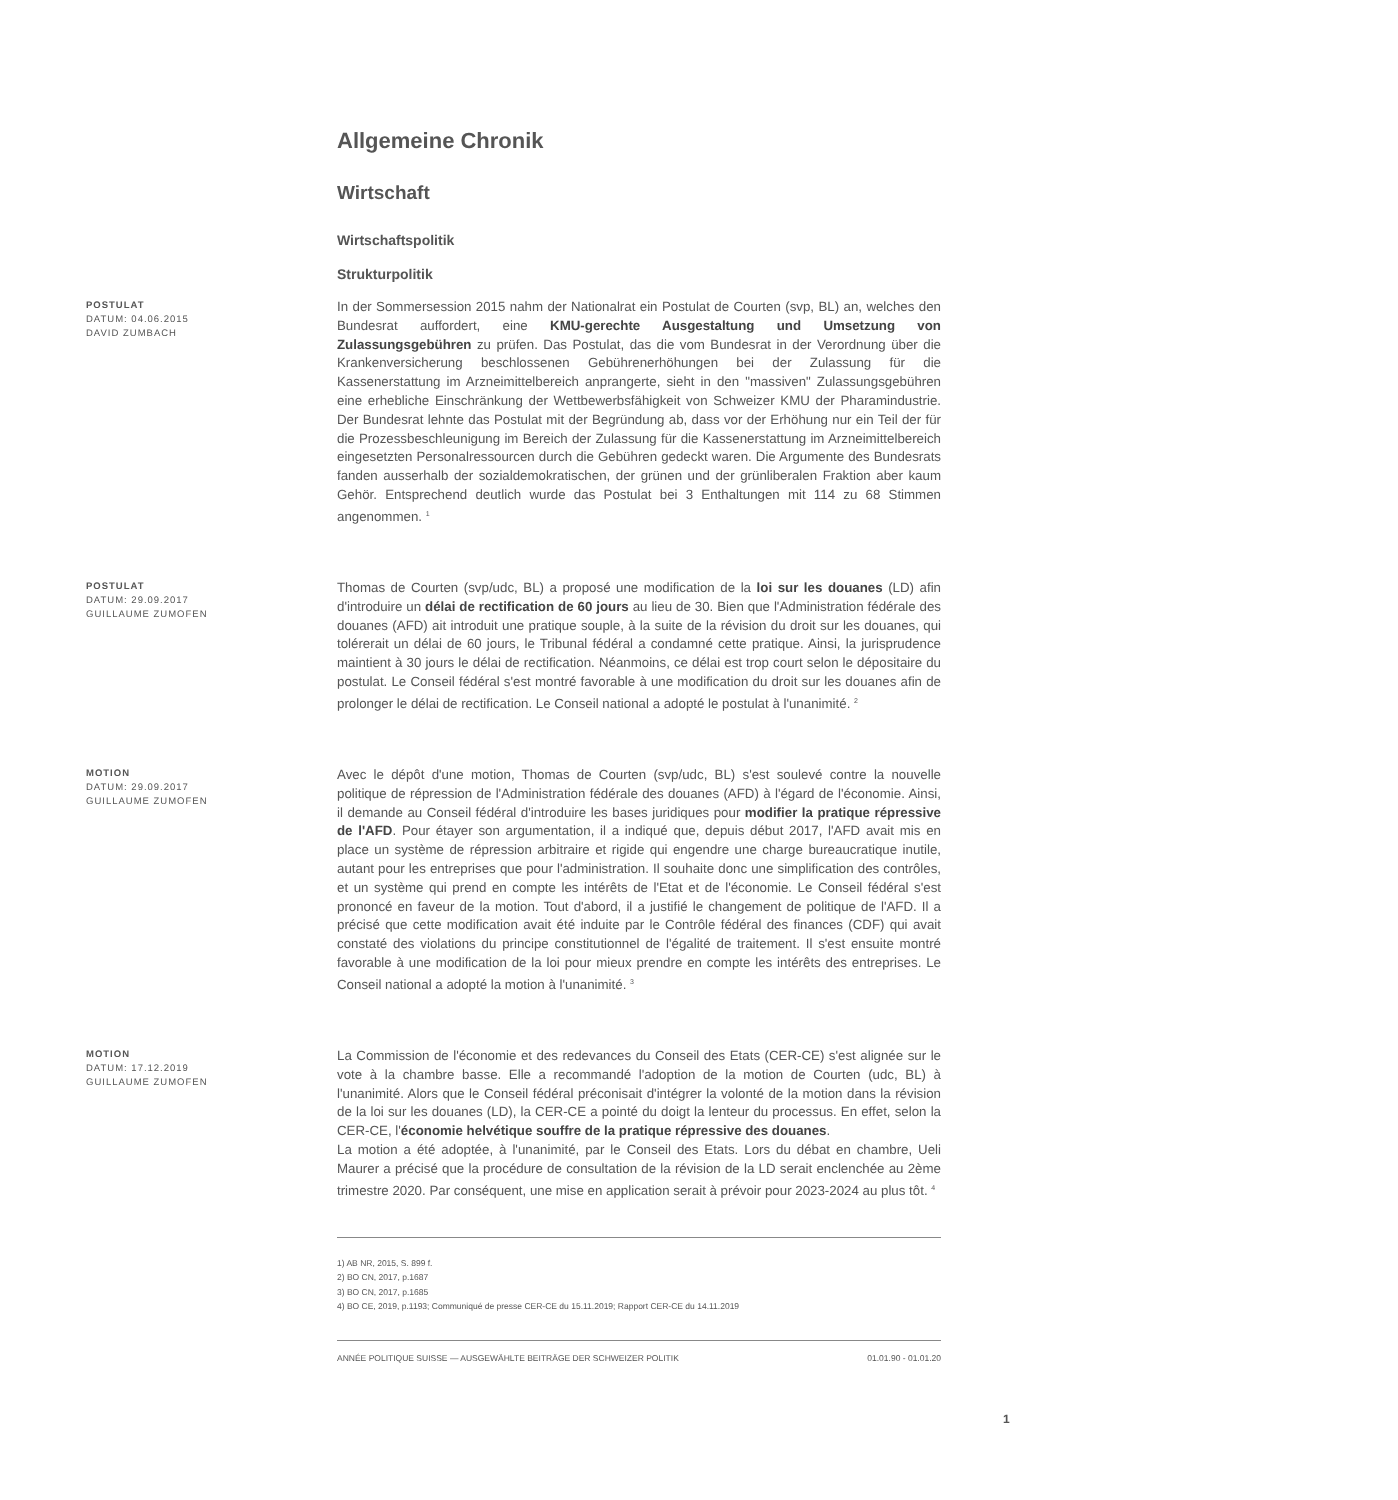Allgemeine Chronik
Wirtschaft
Wirtschaftspolitik
Strukturpolitik
POSTULAT
DATUM: 04.06.2015
DAVID ZUMBACH
In der Sommersession 2015 nahm der Nationalrat ein Postulat de Courten (svp, BL) an, welches den Bundesrat auffordert, eine KMU-gerechte Ausgestaltung und Umsetzung von Zulassungsgebühren zu prüfen. Das Postulat, das die vom Bundesrat in der Verordnung über die Krankenversicherung beschlossenen Gebührenerhöhungen bei der Zulassung für die Kassenerstattung im Arzneimittelbereich anprangerte, sieht in den "massiven" Zulassungsgebühren eine erhebliche Einschränkung der Wettbewerbsfähigkeit von Schweizer KMU der Pharamindustrie. Der Bundesrat lehnte das Postulat mit der Begründung ab, dass vor der Erhöhung nur ein Teil der für die Prozessbeschleunigung im Bereich der Zulassung für die Kassenerstattung im Arzneimittelbereich eingesetzten Personalressourcen durch die Gebühren gedeckt waren. Die Argumente des Bundesrats fanden ausserhalb der sozialdemokratischen, der grünen und der grünliberalen Fraktion aber kaum Gehör. Entsprechend deutlich wurde das Postulat bei 3 Enthaltungen mit 114 zu 68 Stimmen angenommen. <sup>1</sup>
POSTULAT
DATUM: 29.09.2017
GUILLAUME ZUMOFEN
Thomas de Courten (svp/udc, BL) a proposé une modification de la loi sur les douanes (LD) afin d'introduire un délai de rectification de 60 jours au lieu de 30. Bien que l'Administration fédérale des douanes (AFD) ait introduit une pratique souple, à la suite de la révision du droit sur les douanes, qui tolérerait un délai de 60 jours, le Tribunal fédéral a condamné cette pratique. Ainsi, la jurisprudence maintient à 30 jours le délai de rectification. Néanmoins, ce délai est trop court selon le dépositaire du postulat. Le Conseil fédéral s'est montré favorable à une modification du droit sur les douanes afin de prolonger le délai de rectification. Le Conseil national a adopté le postulat à l'unanimité. <sup>2</sup>
MOTION
DATUM: 29.09.2017
GUILLAUME ZUMOFEN
Avec le dépôt d'une motion, Thomas de Courten (svp/udc, BL) s'est soulevé contre la nouvelle politique de répression de l'Administration fédérale des douanes (AFD) à l'égard de l'économie. Ainsi, il demande au Conseil fédéral d'introduire les bases juridiques pour modifier la pratique répressive de l'AFD. Pour étayer son argumentation, il a indiqué que, depuis début 2017, l'AFD avait mis en place un système de répression arbitraire et rigide qui engendre une charge bureaucratique inutile, autant pour les entreprises que pour l'administration. Il souhaite donc une simplification des contrôles, et un système qui prend en compte les intérêts de l'Etat et de l'économie. Le Conseil fédéral s'est prononcé en faveur de la motion. Tout d'abord, il a justifié le changement de politique de l'AFD. Il a précisé que cette modification avait été induite par le Contrôle fédéral des finances (CDF) qui avait constaté des violations du principe constitutionnel de l'égalité de traitement. Il s'est ensuite montré favorable à une modification de la loi pour mieux prendre en compte les intérêts des entreprises. Le Conseil national a adopté la motion à l'unanimité. <sup>3</sup>
MOTION
DATUM: 17.12.2019
GUILLAUME ZUMOFEN
La Commission de l'économie et des redevances du Conseil des Etats (CER-CE) s'est alignée sur le vote à la chambre basse. Elle a recommandé l'adoption de la motion de Courten (udc, BL) à l'unanimité. Alors que le Conseil fédéral préconisait d'intégrer la volonté de la motion dans la révision de la loi sur les douanes (LD), la CER-CE a pointé du doigt la lenteur du processus. En effet, selon la CER-CE, l'économie helvétique souffre de la pratique répressive des douanes.
La motion a été adoptée, à l'unanimité, par le Conseil des Etats. Lors du débat en chambre, Ueli Maurer a précisé que la procédure de consultation de la révision de la LD serait enclenchée au 2ème trimestre 2020. Par conséquent, une mise en application serait à prévoir pour 2023-2024 au plus tôt. <sup>4</sup>
1) AB NR, 2015, S. 899 f.
2) BO CN, 2017, p.1687
3) BO CN, 2017, p.1685
4) BO CE, 2019, p.1193; Communiqué de presse CER-CE du 15.11.2019; Rapport CER-CE du 14.11.2019
ANNÉE POLITIQUE SUISSE — AUSGEWÄHLTE BEITRÄGE DER SCHWEIZER POLITIK 01.01.90 - 01.01.20
1